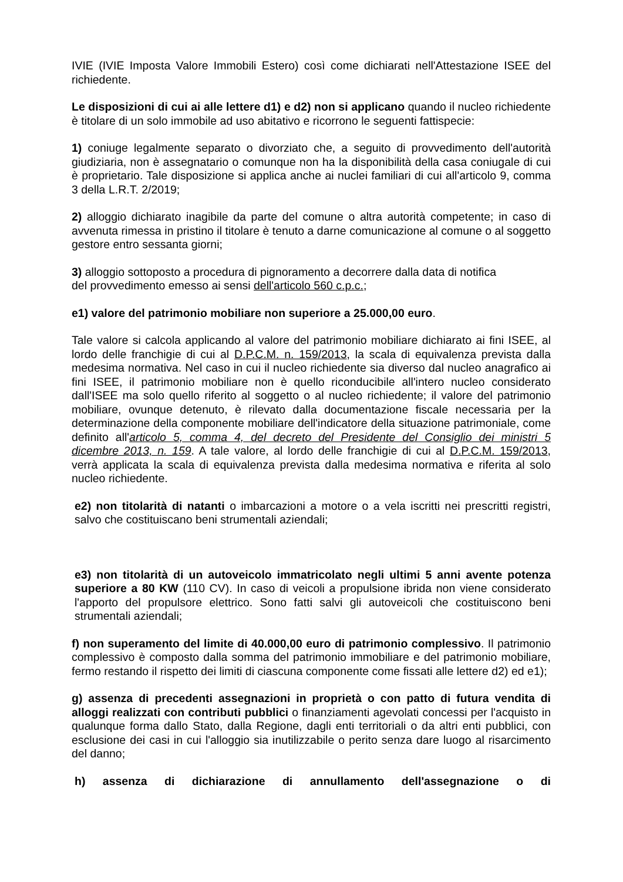IVIE (IVIE Imposta Valore Immobili Estero) così come dichiarati nell'Attestazione ISEE del richiedente.
Le disposizioni di cui ai alle lettere d1) e d2) non si applicano quando il nucleo richiedente è titolare di un solo immobile ad uso abitativo e ricorrono le seguenti fattispecie:
1) coniuge legalmente separato o divorziato che, a seguito di provvedimento dell'autorità giudiziaria, non è assegnatario o comunque non ha la disponibilità della casa coniugale di cui è proprietario. Tale disposizione si applica anche ai nuclei familiari di cui all'articolo 9, comma 3 della L.R.T. 2/2019;
2) alloggio dichiarato inagibile da parte del comune o altra autorità competente; in caso di avvenuta rimessa in pristino il titolare è tenuto a darne comunicazione al comune o al soggetto gestore entro sessanta giorni;
3) alloggio sottoposto a procedura di pignoramento a decorrere dalla data di notifica
del provvedimento emesso ai sensi dell'articolo 560 c.p.c.;
e1) valore del patrimonio mobiliare non superiore a 25.000,00 euro.
Tale valore si calcola applicando al valore del patrimonio mobiliare dichiarato ai fini ISEE, al lordo delle franchigie di cui al D.P.C.M. n. 159/2013, la scala di equivalenza prevista dalla medesima normativa. Nel caso in cui il nucleo richiedente sia diverso dal nucleo anagrafico ai fini ISEE, il patrimonio mobiliare non è quello riconducibile all'intero nucleo considerato dall'ISEE ma solo quello riferito al soggetto o al nucleo richiedente; il valore del patrimonio mobiliare, ovunque detenuto, è rilevato dalla documentazione fiscale necessaria per la determinazione della componente mobiliare dell'indicatore della situazione patrimoniale, come definito all'articolo 5, comma 4, del decreto del Presidente del Consiglio dei ministri 5 dicembre 2013, n. 159. A tale valore, al lordo delle franchigie di cui al D.P.C.M. 159/2013, verrà applicata la scala di equivalenza prevista dalla medesima normativa e riferita al solo nucleo richiedente.
e2) non titolarità di natanti o imbarcazioni a motore o a vela iscritti nei prescritti registri, salvo che costituiscano beni strumentali aziendali;
e3) non titolarità di un autoveicolo immatricolato negli ultimi 5 anni avente potenza superiore a 80 KW (110 CV). In caso di veicoli a propulsione ibrida non viene considerato l'apporto del propulsore elettrico. Sono fatti salvi gli autoveicoli che costituiscono beni strumentali aziendali;
f) non superamento del limite di 40.000,00 euro di patrimonio complessivo. Il patrimonio complessivo è composto dalla somma del patrimonio immobiliare e del patrimonio mobiliare, fermo restando il rispetto dei limiti di ciascuna componente come fissati alle lettere d2) ed e1);
g) assenza di precedenti assegnazioni in proprietà o con patto di futura vendita di alloggi realizzati con contributi pubblici o finanziamenti agevolati concessi per l'acquisto in qualunque forma dallo Stato, dalla Regione, dagli enti territoriali o da altri enti pubblici, con esclusione dei casi in cui l'alloggio sia inutilizzabile o perito senza dare luogo al risarcimento del danno;
h) assenza di dichiarazione di annullamento dell'assegnazione o di